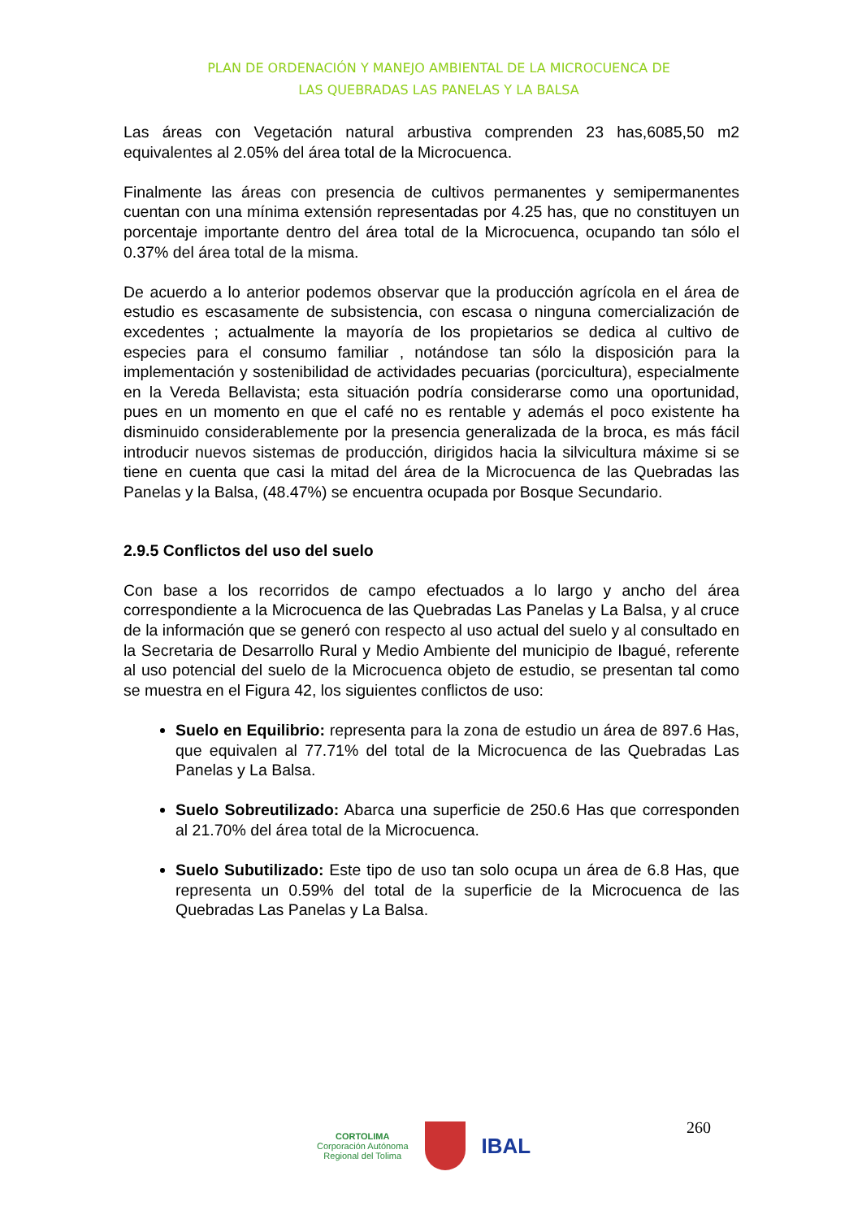PLAN DE ORDENACIÓN Y MANEJO AMBIENTAL DE LA MICROCUENCA DE
LAS QUEBRADAS LAS PANELAS Y LA BALSA
Las áreas con Vegetación natural arbustiva comprenden 23 has,6085,50 m2 equivalentes al 2.05% del área total de la Microcuenca.
Finalmente las áreas con presencia de cultivos permanentes y semipermanentes cuentan con una mínima extensión representadas por 4.25 has, que no constituyen un porcentaje importante dentro del área total de la Microcuenca, ocupando tan sólo el 0.37% del área total de la misma.
De acuerdo a lo anterior podemos observar que la producción agrícola en el área de estudio es escasamente de subsistencia, con escasa o ninguna comercialización de excedentes ; actualmente la mayoría de los propietarios se dedica al cultivo de especies para el consumo familiar , notándose tan sólo la disposición para la implementación y sostenibilidad de actividades pecuarias (porcicultura), especialmente en la Vereda Bellavista; esta situación podría considerarse como una oportunidad, pues en un momento en que el café no es rentable y además el poco existente ha disminuido considerablemente por la presencia generalizada de la broca, es más fácil introducir nuevos sistemas de producción, dirigidos hacia la silvicultura máxime si se tiene en cuenta que casi la mitad del área de la Microcuenca de las Quebradas las Panelas y la Balsa, (48.47%) se encuentra ocupada por Bosque Secundario.
2.9.5 Conflictos del uso del suelo
Con base a los recorridos de campo efectuados a lo largo y ancho del área correspondiente a la Microcuenca de las Quebradas Las Panelas y La Balsa, y al cruce de la información que se generó con respecto al uso actual del suelo y al consultado en la Secretaria de Desarrollo Rural y Medio Ambiente del municipio de Ibagué, referente al uso potencial del suelo de la Microcuenca objeto de estudio, se presentan tal como se muestra en el Figura 42, los siguientes conflictos de uso:
Suelo en Equilibrio: representa para la zona de estudio un área de 897.6 Has, que equivalen al 77.71% del total de la Microcuenca de las Quebradas Las Panelas y La Balsa.
Suelo Sobreutilizado: Abarca una superficie de 250.6 Has que corresponden al 21.70% del área total de la Microcuenca.
Suelo Subutilizado: Este tipo de uso tan solo ocupa un área de 6.8 Has, que representa un 0.59% del total de la superficie de la Microcuenca de las Quebradas Las Panelas y La Balsa.
CORTOLIMA
Corporación Autónoma
Regional del Tolima
IBAL
260